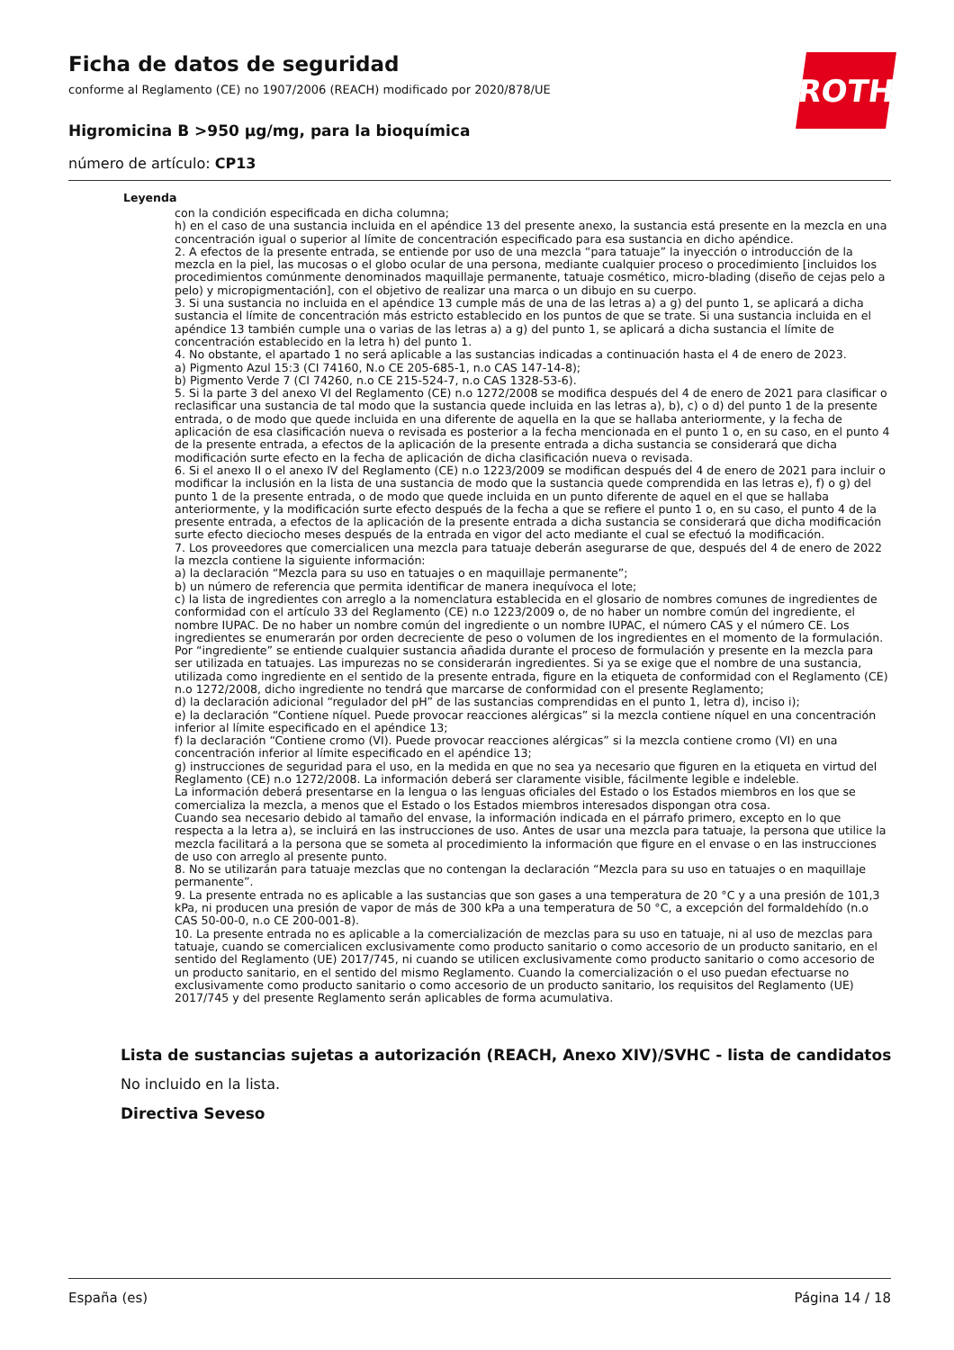Ficha de datos de seguridad
conforme al Reglamento (CE) no 1907/2006 (REACH) modificado por 2020/878/UE
ROTH
Higromicina B >950 µg/mg, para la bioquímica
número de artículo: CP13
Leyenda
con la condición especificada en dicha columna;
h) en el caso de una sustancia incluida en el apéndice 13 del presente anexo, la sustancia está presente en la mezcla en una concentración igual o superior al límite de concentración especificado para esa sustancia en dicho apéndice.
2. A efectos de la presente entrada, se entiende por uso de una mezcla “para tatuaje” la inyección o introducción de la mezcla en la piel, las mucosas o el globo ocular de una persona, mediante cualquier proceso o procedimiento [incluidos los procedimientos comúnmente denominados maquillaje permanente, tatuaje cosmético, micro-blading (diseño de cejas pelo a pelo) y micropigmentación], con el objetivo de realizar una marca o un dibujo en su cuerpo.
3. Si una sustancia no incluida en el apéndice 13 cumple más de una de las letras a) a g) del punto 1, se aplicará a dicha sustancia el límite de concentración más estricto establecido en los puntos de que se trate. Si una sustancia incluida en el apéndice 13 también cumple una o varias de las letras a) a g) del punto 1, se aplicará a dicha sustancia el límite de concentración establecido en la letra h) del punto 1.
4. No obstante, el apartado 1 no será aplicable a las sustancias indicadas a continuación hasta el 4 de enero de 2023.
a) Pigmento Azul 15:3 (CI 74160, N.o CE 205-685-1, n.o CAS 147-14-8);
b) Pigmento Verde 7 (CI 74260, n.o CE 215-524-7, n.o CAS 1328-53-6).
5. Si la parte 3 del anexo VI del Reglamento (CE) n.o 1272/2008 se modifica después del 4 de enero de 2021 para clasificar o reclasificar una sustancia de tal modo que la sustancia quede incluida en las letras a), b), c) o d) del punto 1 de la presente entrada, o de modo que quede incluida en una diferente de aquella en la que se hallaba anteriormente, y la fecha de aplicación de esa clasificación nueva o revisada es posterior a la fecha mencionada en el punto 1 o, en su caso, en el punto 4 de la presente entrada, a efectos de la aplicación de la presente entrada a dicha sustancia se considerará que dicha modificación surte efecto en la fecha de aplicación de dicha clasificación nueva o revisada.
6. Si el anexo II o el anexo IV del Reglamento (CE) n.o 1223/2009 se modifican después del 4 de enero de 2021 para incluir o modificar la inclusión en la lista de una sustancia de modo que la sustancia quede comprendida en las letras e), f) o g) del punto 1 de la presente entrada, o de modo que quede incluida en un punto diferente de aquel en el que se hallaba anteriormente, y la modificación surte efecto después de la fecha a que se refiere el punto 1 o, en su caso, el punto 4 de la presente entrada, a efectos de la aplicación de la presente entrada a dicha sustancia se considerará que dicha modificación surte efecto dieciocho meses después de la entrada en vigor del acto mediante el cual se efectuó la modificación.
7. Los proveedores que comercialicen una mezcla para tatuaje deberán asegurarse de que, después del 4 de enero de 2022 la mezcla contiene la siguiente información:
a) la declaración “Mezcla para su uso en tatuajes o en maquillaje permanente”;
b) un número de referencia que permita identificar de manera inequívoca el lote;
c) la lista de ingredientes con arreglo a la nomenclatura establecida en el glosario de nombres comunes de ingredientes de conformidad con el artículo 33 del Reglamento (CE) n.o 1223/2009 o, de no haber un nombre común del ingrediente, el nombre IUPAC. De no haber un nombre común del ingrediente o un nombre IUPAC, el número CAS y el número CE. Los ingredientes se enumerarán por orden decreciente de peso o volumen de los ingredientes en el momento de la formulación. Por “ingrediente” se entiende cualquier sustancia añadida durante el proceso de formulación y presente en la mezcla para ser utilizada en tatuajes. Las impurezas no se considerarán ingredientes. Si ya se exige que el nombre de una sustancia, utilizada como ingrediente en el sentido de la presente entrada, figure en la etiqueta de conformidad con el Reglamento (CE) n.o 1272/2008, dicho ingrediente no tendrá que marcarse de conformidad con el presente Reglamento;
d) la declaración adicional “regulador del pH” de las sustancias comprendidas en el punto 1, letra d), inciso i);
e) la declaración “Contiene níquel. Puede provocar reacciones alérgicas” si la mezcla contiene níquel en una concentración inferior al límite especificado en el apéndice 13;
f) la declaración “Contiene cromo (VI). Puede provocar reacciones alérgicas” si la mezcla contiene cromo (VI) en una concentración inferior al límite especificado en el apéndice 13;
g) instrucciones de seguridad para el uso, en la medida en que no sea ya necesario que figuren en la etiqueta en virtud del Reglamento (CE) n.o 1272/2008. La información deberá ser claramente visible, fácilmente legible e indeleble.
La información deberá presentarse en la lengua o las lenguas oficiales del Estado o los Estados miembros en los que se comercializa la mezcla, a menos que el Estado o los Estados miembros interesados dispongan otra cosa.
Cuando sea necesario debido al tamaño del envase, la información indicada en el párrafo primero, excepto en lo que respecta a la letra a), se incluirá en las instrucciones de uso. Antes de usar una mezcla para tatuaje, la persona que utilice la mezcla facilitará a la persona que se someta al procedimiento la información que figure en el envase o en las instrucciones de uso con arreglo al presente punto.
8. No se utilizarán para tatuaje mezclas que no contengan la declaración “Mezcla para su uso en tatuajes o en maquillaje permanente”.
9. La presente entrada no es aplicable a las sustancias que son gases a una temperatura de 20 °C y a una presión de 101,3 kPa, ni producen una presión de vapor de más de 300 kPa a una temperatura de 50 °C, a excepción del formaldehído (n.o CAS 50-00-0, n.o CE 200-001-8).
10. La presente entrada no es aplicable a la comercialización de mezclas para su uso en tatuaje, ni al uso de mezclas para tatuaje, cuando se comercialicen exclusivamente como producto sanitario o como accesorio de un producto sanitario, en el sentido del Reglamento (UE) 2017/745, ni cuando se utilicen exclusivamente como producto sanitario o como accesorio de un producto sanitario, en el sentido del mismo Reglamento. Cuando la comercialización o el uso puedan efectuarse no exclusivamente como producto sanitario o como accesorio de un producto sanitario, los requisitos del Reglamento (UE) 2017/745 y del presente Reglamento serán aplicables de forma acumulativa.
Lista de sustancias sujetas a autorización (REACH, Anexo XIV)/SVHC - lista de candidatos
No incluido en la lista.
Directiva Seveso
España (es) Página 14 / 18